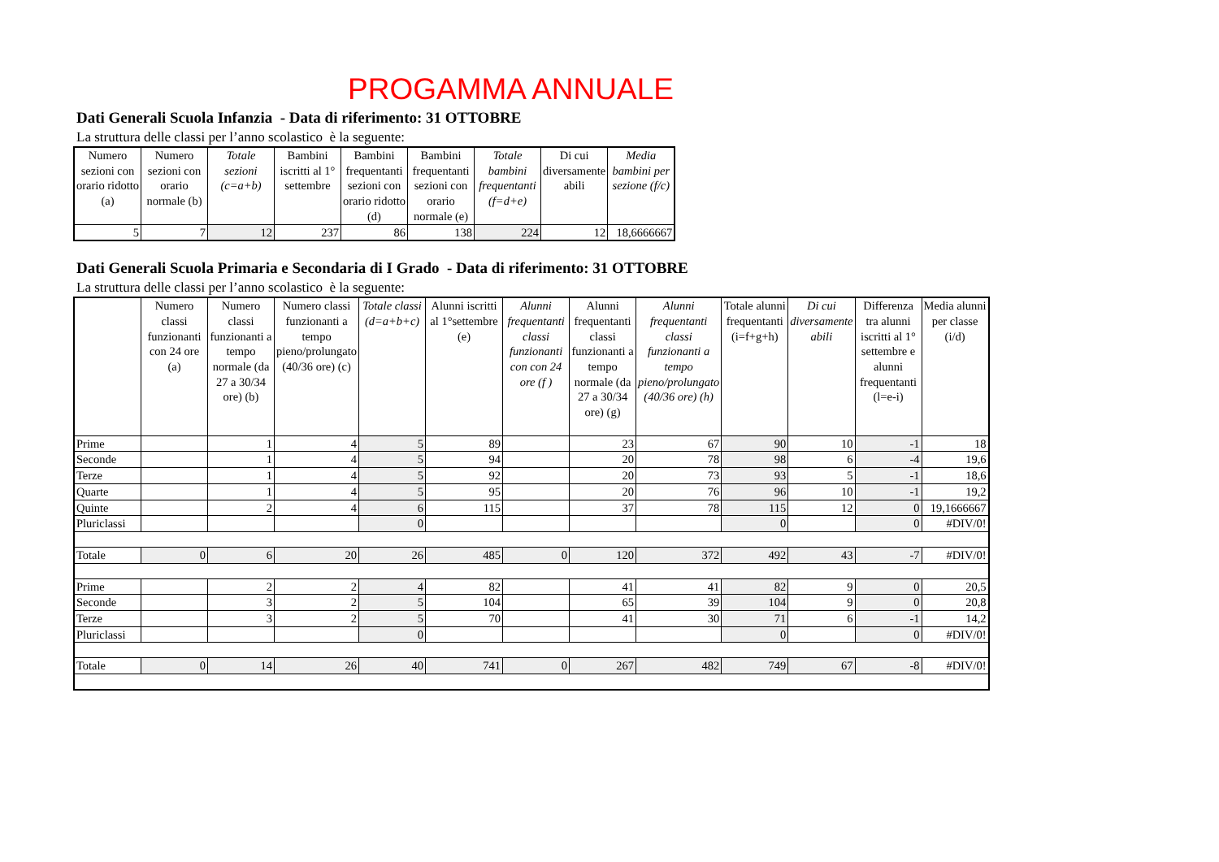PROGAMMA ANNUALE
Dati Generali Scuola Infanzia - Data di riferimento: 31 OTTOBRE
La struttura delle classi per l’anno scolastico è la seguente:
| Numero sezioni con orario ridotto (a) | Numero sezioni con orario normale (b) | Totale sezioni (c=a+b) | Bambini iscritti al 1° settembre | Bambini frequentanti sezioni con orario ridotto (d) | Bambini frequentanti sezioni con orario normale (e) | Totale bambini frequentanti (f=d+e) | Di cui diversamente abili | Media bambini per sezione (f/c) |
| --- | --- | --- | --- | --- | --- | --- | --- | --- |
| 5 | 7 | 12 | 237 | 86 | 138 | 224 | 12 | 18,6666667 |
Dati Generali Scuola Primaria e Secondaria di I Grado - Data di riferimento: 31 OTTOBRE
La struttura delle classi per l’anno scolastico è la seguente:
| | Numero classi funzionanti con 24 ore (a) | Numero classi funzionanti a tempo normale (da 27 a 30/34 ore) (b) | Numero classi funzionanti a tempo pieno/prolungato (40/36 ore) (c) | Totale classi (d=a+b+c) | Alunni iscritti al 1°settembre (e) | Alunni frequentanti classi funzionanti con con 24 ore (f ) | Alunni frequentanti classi funzionanti a tempo normale (da 27 a 30/34 ore) (g) | Alunni frequentanti classi funzionanti a tempo pieno/prolungato (40/36 ore) (h) | Totale alunni frequentanti (i=f+g+h) | Di cui diversamente abili | Differenza tra alunni iscritti al 1° settembre e alunni frequentanti (l=e-i) | Media alunni per classe (i/d) |
| --- | --- | --- | --- | --- | --- | --- | --- | --- | --- | --- | --- | --- |
| Prime | | 1 | 4 | 5 | 89 | | 23 | 67 | 90 | 10 | -1 | 18 |
| Seconde | | 1 | 4 | 5 | 94 | | 20 | 78 | 98 | 6 | -4 | 19,6 |
| Terze | | 1 | 4 | 5 | 92 | | 20 | 73 | 93 | 5 | -1 | 18,6 |
| Quarte | | 1 | 4 | 5 | 95 | | 20 | 76 | 96 | 10 | -1 | 19,2 |
| Quinte | | 2 | 4 | 6 | 115 | | 37 | 78 | 115 | 12 | 0 | 19,1666667 |
| Pluriclassi | | | | 0 | | | | | 0 | | 0 | #DIV/0! |
| Totale | 0 | 6 | 20 | 26 | 485 | 0 | 120 | 372 | 492 | 43 | -7 | #DIV/0! |
| Prime | | 2 | 2 | 4 | 82 | | 41 | 41 | 82 | 9 | 0 | 20,5 |
| Seconde | | 3 | 2 | 5 | 104 | | 65 | 39 | 104 | 9 | 0 | 20,8 |
| Terze | | 3 | 2 | 5 | 70 | | 41 | 30 | 71 | 6 | -1 | 14,2 |
| Pluriclassi | | | | 0 | | | | | 0 | | 0 | #DIV/0! |
| Totale | 0 | 14 | 26 | 40 | 741 | 0 | 267 | 482 | 749 | 67 | -8 | #DIV/0! |